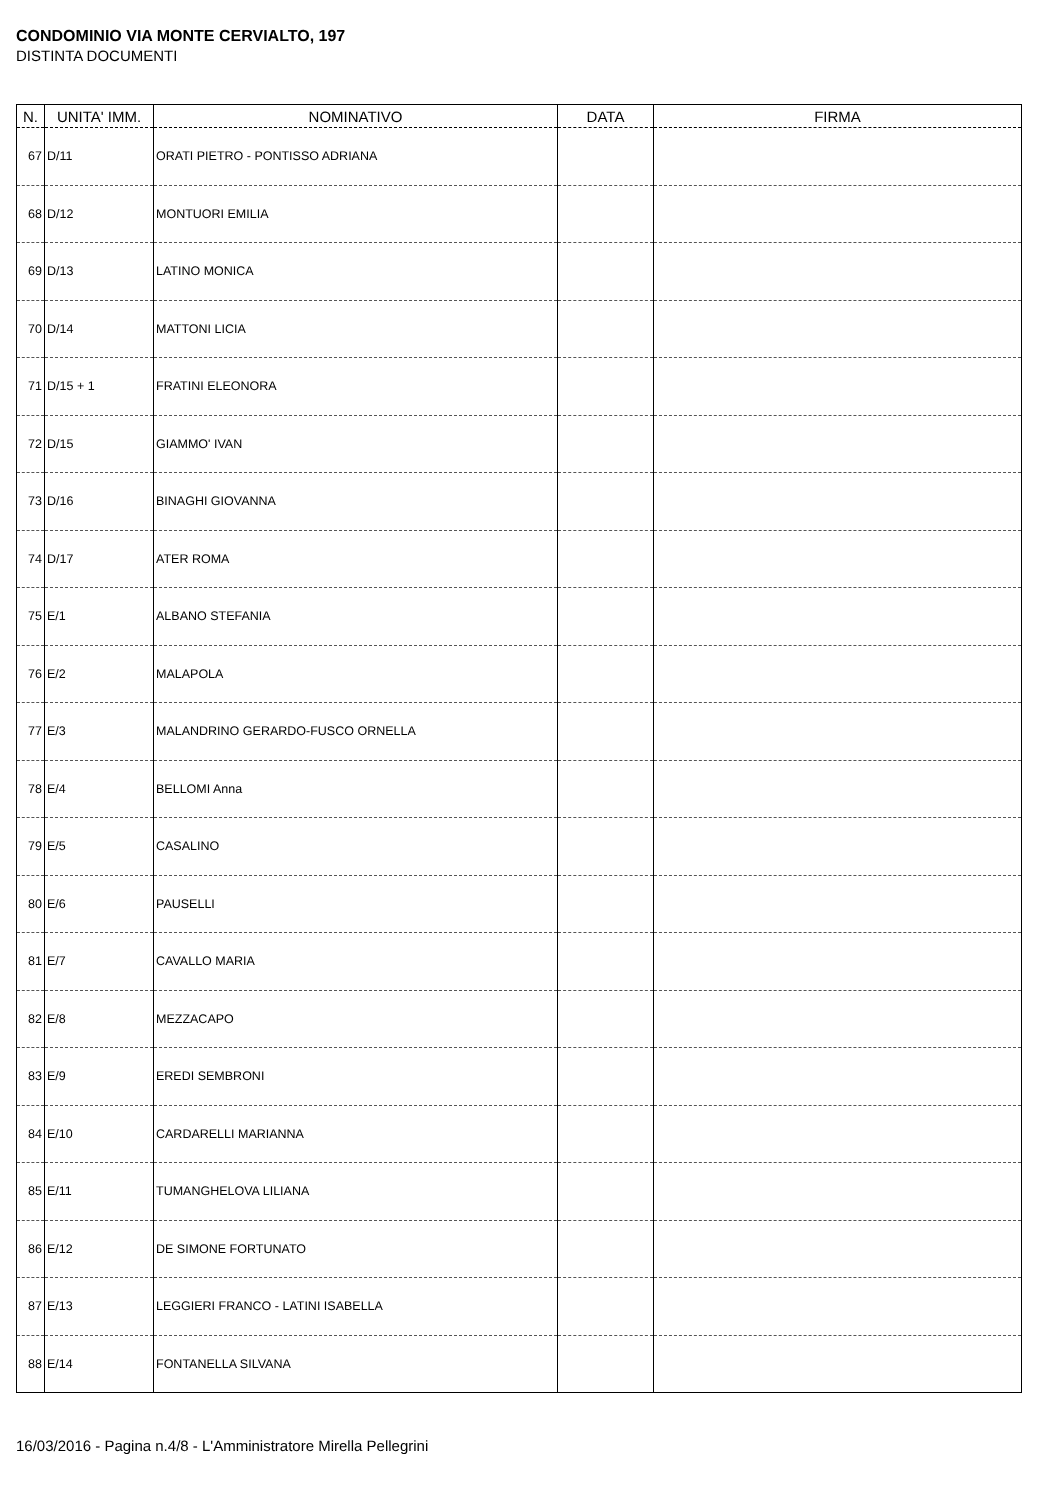CONDOMINIO VIA MONTE CERVIALTO, 197
DISTINTA DOCUMENTI
| N. | UNITA' IMM. | NOMINATIVO | DATA | FIRMA |
| --- | --- | --- | --- | --- |
| 67 | D/11 | ORATI PIETRO - PONTISSO ADRIANA | | |
| 68 | D/12 | MONTUORI EMILIA | | |
| 69 | D/13 | LATINO MONICA | | |
| 70 | D/14 | MATTONI LICIA | | |
| 71 | D/15 + 1 | FRATINI ELEONORA | | |
| 72 | D/15 | GIAMMO' IVAN | | |
| 73 | D/16 | BINAGHI GIOVANNA | | |
| 74 | D/17 | ATER ROMA | | |
| 75 | E/1 | ALBANO STEFANIA | | |
| 76 | E/2 | MALAPOLA | | |
| 77 | E/3 | MALANDRINO GERARDO-FUSCO ORNELLA | | |
| 78 | E/4 | BELLOMI Anna | | |
| 79 | E/5 | CASALINO | | |
| 80 | E/6 | PAUSELLI | | |
| 81 | E/7 | CAVALLO MARIA | | |
| 82 | E/8 | MEZZACAPO | | |
| 83 | E/9 | EREDI SEMBRONI | | |
| 84 | E/10 | CARDARELLI MARIANNA | | |
| 85 | E/11 | TUMANGHELOVA LILIANA | | |
| 86 | E/12 | DE SIMONE FORTUNATO | | |
| 87 | E/13 | LEGGIERI FRANCO - LATINI ISABELLA | | |
| 88 | E/14 | FONTANELLA SILVANA | | |
16/03/2016 - Pagina n.4/8 - L'Amministratore Mirella Pellegrini